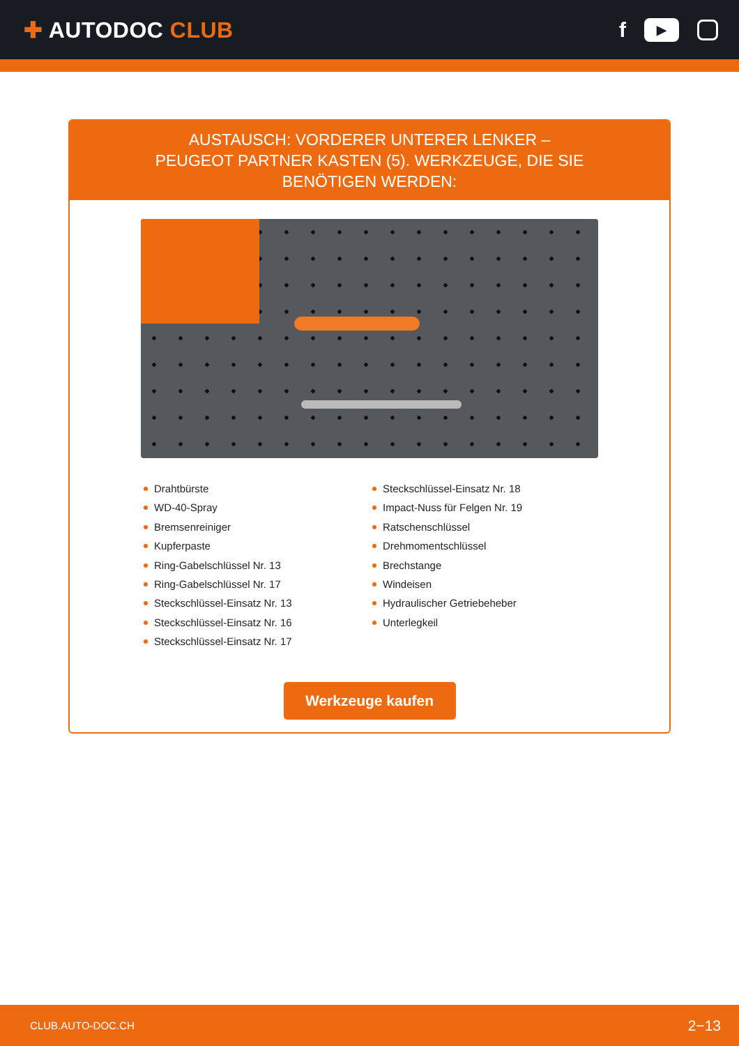✚ AUTODOC CLUB
f
▶
AUSTAUSCH: VORDERER UNTERER LENKER – PEUGEOT PARTNER KASTEN (5). WERKZEUGE, DIE SIE BENÖTIGEN WERDEN:
Drahtbürste
WD-40-Spray
Bremsenreiniger
Kupferpaste
Ring-Gabelschlüssel Nr. 13
Ring-Gabelschlüssel Nr. 17
Steckschlüssel-Einsatz Nr. 13
Steckschlüssel-Einsatz Nr. 16
Steckschlüssel-Einsatz Nr. 17
Steckschlüssel-Einsatz Nr. 18
Impact-Nuss für Felgen Nr. 19
Ratschenschlüssel
Drehmomentschlüssel
Brechstange
Windeisen
Hydraulischer Getriebeheber
Unterlegkeil
Werkzeuge kaufen
CLUB.AUTO-DOC.CH 2−13